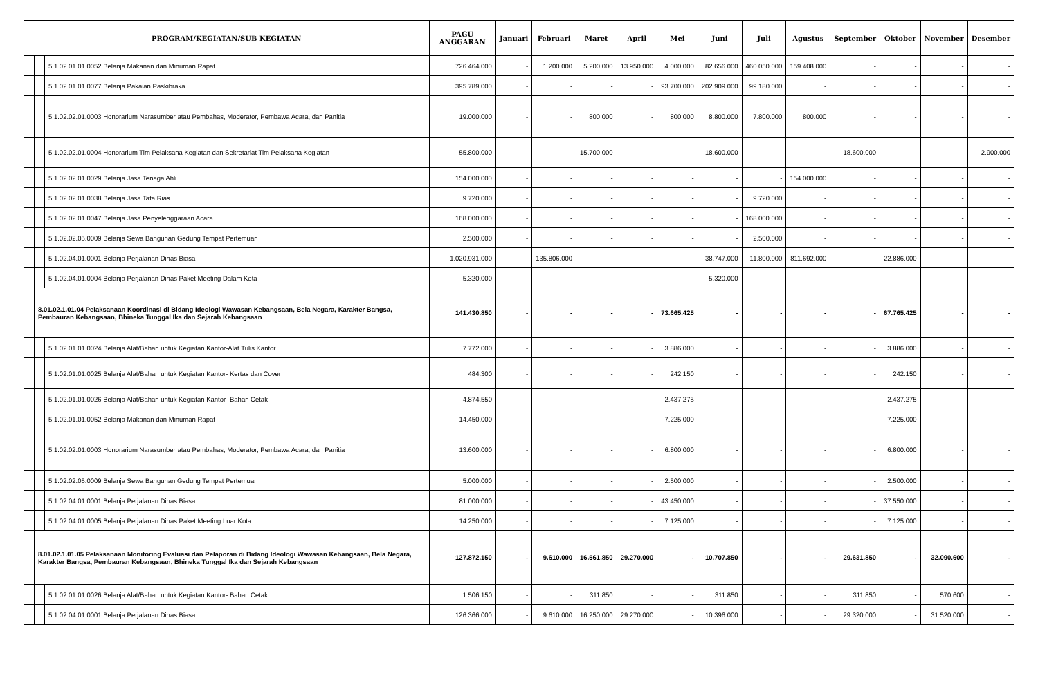| PROGRAM/KEGIATAN/SUB KEGIATAN | | | PAGU ANGGARAN | Januari | Februari | Maret | April | Mei | Juni | Juli | Agustus | September | Oktober | November | Desember |
| --- | --- | --- | --- | --- | --- | --- | --- | --- | --- | --- | --- | --- | --- | --- | --- |
| | | 5.1.02.01.01.0052 Belanja Makanan dan Minuman Rapat | 726.464.000 | - | 1.200.000 | 5.200.000 | 13.950.000 | 4.000.000 | 82.656.000 | 460.050.000 | 159.408.000 | - | - | - | - |
| | | 5.1.02.01.01.0077 Belanja Pakaian Paskibraka | 395.789.000 | - | - | - | - | 93.700.000 | 202.909.000 | 99.180.000 | - | - | - | - | - |
| | | 5.1.02.02.01.0003 Honorarium Narasumber atau Pembahas, Moderator, Pembawa Acara, dan Panitia | 19.000.000 | - | - | 800.000 | - | 800.000 | 8.800.000 | 7.800.000 | 800.000 | - | - | - | - |
| | | 5.1.02.02.01.0004 Honorarium Tim Pelaksana Kegiatan dan Sekretariat Tim Pelaksana Kegiatan | 55.800.000 | - | - | 15.700.000 | - | - | 18.600.000 | - | - | 18.600.000 | - | - | 2.900.000 |
| | | 5.1.02.02.01.0029 Belanja Jasa Tenaga Ahli | 154.000.000 | - | - | - | - | - | - | - | 154.000.000 | - | - | - | - |
| | | 5.1.02.02.01.0038 Belanja Jasa Tata Rias | 9.720.000 | - | - | - | - | - | - | 9.720.000 | - | - | - | - | - |
| | | 5.1.02.02.01.0047 Belanja Jasa Penyelenggaraan Acara | 168.000.000 | - | - | - | - | - | - | 168.000.000 | - | - | - | - | - |
| | | 5.1.02.02.05.0009 Belanja Sewa Bangunan Gedung Tempat Pertemuan | 2.500.000 | - | - | - | - | - | - | 2.500.000 | - | - | - | - | - |
| | | 5.1.02.04.01.0001 Belanja Perjalanan Dinas Biasa | 1.020.931.000 | - | 135.806.000 | - | - | - | 38.747.000 | 11.800.000 | 811.692.000 | - | 22.886.000 | - | - |
| | | 5.1.02.04.01.0004 Belanja Perjalanan Dinas Paket Meeting Dalam Kota | 5.320.000 | - | - | - | - | - | 5.320.000 | - | - | - | - | - | - |
| | 8.01.02.1.01.04 Pelaksanaan Koordinasi di Bidang Ideologi Wawasan Kebangsaan, Bela Negara, Karakter Bangsa, Pembauran Kebangsaan, Bhineka Tunggal Ika dan Sejarah Kebangsaan | | 141.430.850 | - | - | - | - | 73.665.425 | - | - | - | - | 67.765.425 | - | - |
| | | 5.1.02.01.01.0024 Belanja Alat/Bahan untuk Kegiatan Kantor-Alat Tulis Kantor | 7.772.000 | - | - | - | - | 3.886.000 | - | - | - | - | 3.886.000 | - | - |
| | | 5.1.02.01.01.0025 Belanja Alat/Bahan untuk Kegiatan Kantor- Kertas dan Cover | 484.300 | - | - | - | - | 242.150 | - | - | - | - | 242.150 | - | - |
| | | 5.1.02.01.01.0026 Belanja Alat/Bahan untuk Kegiatan Kantor- Bahan Cetak | 4.874.550 | - | - | - | - | 2.437.275 | - | - | - | - | 2.437.275 | - | - |
| | | 5.1.02.01.01.0052 Belanja Makanan dan Minuman Rapat | 14.450.000 | - | - | - | - | 7.225.000 | - | - | - | - | 7.225.000 | - | - |
| | | 5.1.02.02.01.0003 Honorarium Narasumber atau Pembahas, Moderator, Pembawa Acara, dan Panitia | 13.600.000 | - | - | - | - | 6.800.000 | - | - | - | - | 6.800.000 | - | - |
| | | 5.1.02.02.05.0009 Belanja Sewa Bangunan Gedung Tempat Pertemuan | 5.000.000 | - | - | - | - | 2.500.000 | - | - | - | - | 2.500.000 | - | - |
| | | 5.1.02.04.01.0001 Belanja Perjalanan Dinas Biasa | 81.000.000 | - | - | - | - | 43.450.000 | - | - | - | - | 37.550.000 | - | - |
| | | 5.1.02.04.01.0005 Belanja Perjalanan Dinas Paket Meeting Luar Kota | 14.250.000 | - | - | - | - | 7.125.000 | - | - | - | - | 7.125.000 | - | - |
| | 8.01.02.1.01.05 Pelaksanaan Monitoring Evaluasi dan Pelaporan di Bidang Ideologi Wawasan Kebangsaan, Bela Negara, Karakter Bangsa, Pembauran Kebangsaan, Bhineka Tunggal Ika dan Sejarah Kebangsaan | | 127.872.150 | - | 9.610.000 | 16.561.850 | 29.270.000 | - | 10.707.850 | - | - | 29.631.850 | - | 32.090.600 | - |
| | | 5.1.02.01.01.0026 Belanja Alat/Bahan untuk Kegiatan Kantor- Bahan Cetak | 1.506.150 | - | - | 311.850 | - | - | 311.850 | - | - | 311.850 | - | 570.600 | - |
| | | 5.1.02.04.01.0001 Belanja Perjalanan Dinas Biasa | 126.366.000 | - | 9.610.000 | 16.250.000 | 29.270.000 | - | 10.396.000 | - | - | 29.320.000 | - | 31.520.000 | - |